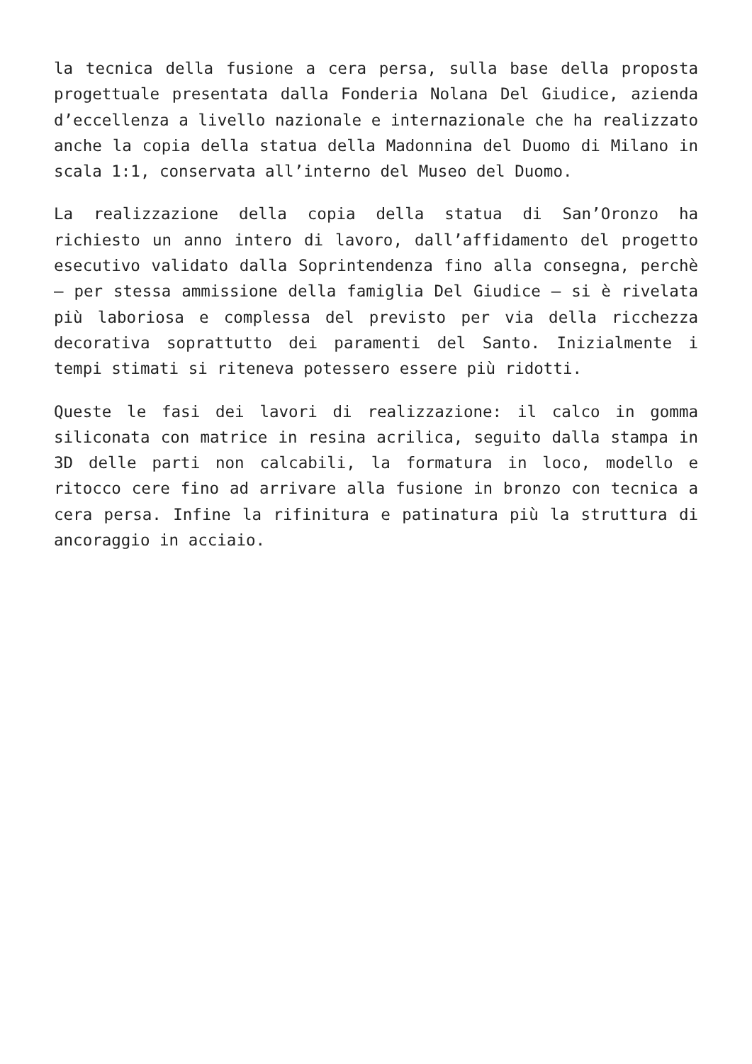la tecnica della fusione a cera persa, sulla base della proposta progettuale presentata dalla Fonderia Nolana Del Giudice, azienda d’eccellenza a livello nazionale e internazionale che ha realizzato anche la copia della statua della Madonnina del Duomo di Milano in scala 1:1, conservata all’interno del Museo del Duomo.
La realizzazione della copia della statua di San’Oronzo ha richiesto un anno intero di lavoro, dall’affidamento del progetto esecutivo validato dalla Soprintendenza fino alla consegna, perchè – per stessa ammissione della famiglia Del Giudice – si è rivelata più laboriosa e complessa del previsto per via della ricchezza decorativa soprattutto dei paramenti del Santo. Inizialmente i tempi stimati si riteneva potessero essere più ridotti.
Queste le fasi dei lavori di realizzazione: il calco in gomma siliconata con matrice in resina acrilica, seguito dalla stampa in 3D delle parti non calcabili, la formatura in loco, modello e ritocco cere fino ad arrivare alla fusione in bronzo con tecnica a cera persa. Infine la rifinitura e patinatura più la struttura di ancoraggio in acciaio.